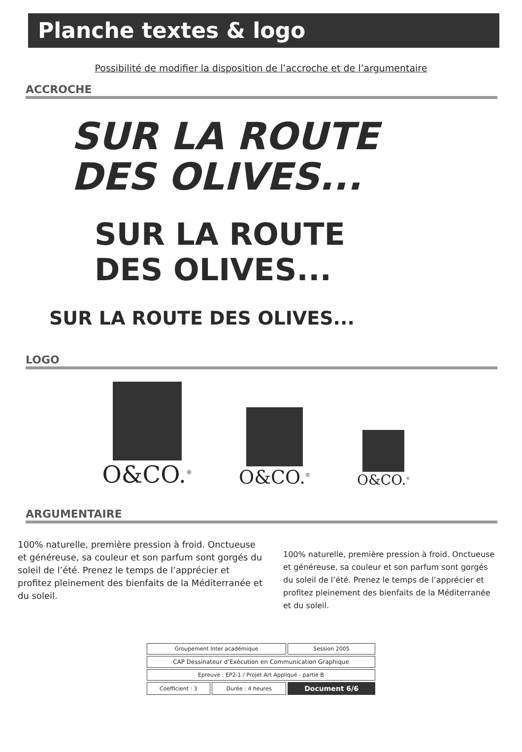Planche textes & logo
Possibilité de modifier la disposition de l’accroche et de l’argumentaire
ACCROCHE
SUR LA ROUTE
DES OLIVES...
SUR LA ROUTE
DES OLIVES...
SUR LA ROUTE DES OLIVES...
LOGO
O&CO.<sup>®</sup>
O&CO.<sup>®</sup>
O&CO.<sup>®</sup>
ARGUMENTAIRE
100% naturelle, première pression à froid. Onctueuse et généreuse, sa couleur et son parfum sont gorgés du soleil de l’été. Prenez le temps de l’apprécier et profitez pleinement des bienfaits de la Méditerranée et du soleil.
100% naturelle, première pression à froid. Onctueuse et généreuse, sa couleur et son parfum sont gorgés du soleil de l’été. Prenez le temps de l’apprécier et profitez pleinement des bienfaits de la Méditerranée et du soleil.
| Groupement Inter académique | | Session 2005 |
| CAP Dessinateur d’Exécution en Communication Graphique | | |
| Epreuve : EP2-1 / Projet Art Appliqué - partie B | | |
| Coefficient : 3 | Durée : 4 heures | Document 6/6 |